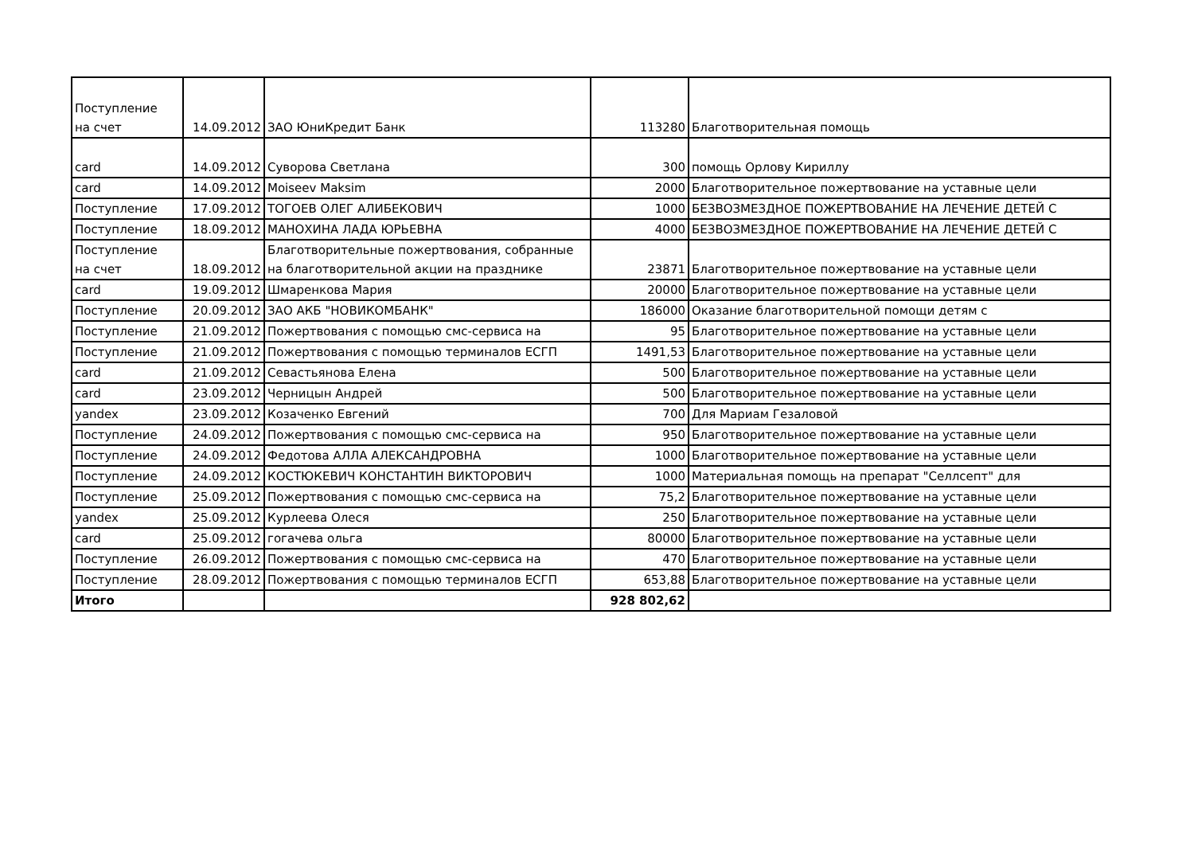| Поступление на счет | 14.09.2012 | ЗАО ЮниКредит Банк | 113280 | Благотворительная помощь |
| card | 14.09.2012 | Суворова Светлана | 300 | помощь Орлову Кириллу |
| card | 14.09.2012 | Moiseev Maksim | 2000 | Благотворительное пожертвование на уставные цели |
| Поступление | 17.09.2012 | ТОГОЕВ ОЛЕГ АЛИБЕКОВИЧ | 1000 | БЕЗВОЗМЕЗДНОЕ ПОЖЕРТВОВАНИЕ НА ЛЕЧЕНИЕ ДЕТЕЙ С |
| Поступление | 18.09.2012 | МАНОХИНА ЛАДА ЮРЬЕВНА | 4000 | БЕЗВОЗМЕЗДНОЕ ПОЖЕРТВОВАНИЕ НА ЛЕЧЕНИЕ ДЕТЕЙ С |
| Поступление на счет | 18.09.2012 | Благотворительные пожертвования, собранные на благотворительной акции на празднике | 23871 | Благотворительное пожертвование на уставные цели |
| card | 19.09.2012 | Шмаренкова Мария | 20000 | Благотворительное пожертвование на уставные цели |
| Поступление | 20.09.2012 | ЗАО АКБ "НОВИКОМБАНК" | 186000 | Оказание благотворительной помощи детям с |
| Поступление | 21.09.2012 | Пожертвования с помощью смс-сервиса на | 95 | Благотворительное пожертвование на уставные цели |
| Поступление | 21.09.2012 | Пожертвования с помощью терминалов ЕСГП | 1491,53 | Благотворительное пожертвование на уставные цели |
| card | 21.09.2012 | Севастьянова Елена | 500 | Благотворительное пожертвование на уставные цели |
| card | 23.09.2012 | Черницын Андрей | 500 | Благотворительное пожертвование на уставные цели |
| yandex | 23.09.2012 | Козаченко Евгений | 700 | Для Мариам Гезаловой |
| Поступление | 24.09.2012 | Пожертвования с помощью смс-сервиса на | 950 | Благотворительное пожертвование на уставные цели |
| Поступление | 24.09.2012 | Федотова АЛЛА АЛЕКСАНДРОВНА | 1000 | Благотворительное пожертвование на уставные цели |
| Поступление | 24.09.2012 | КОСТЮКЕВИЧ КОНСТАНТИН ВИКТОРОВИЧ | 1000 | Материальная помощь на препарат "Селлсепт" для |
| Поступление | 25.09.2012 | Пожертвования с помощью смс-сервиса на | 75,2 | Благотворительное пожертвование на уставные цели |
| yandex | 25.09.2012 | Курлеева Олеся | 250 | Благотворительное пожертвование на уставные цели |
| card | 25.09.2012 | гогачева ольга | 80000 | Благотворительное пожертвование на уставные цели |
| Поступление | 26.09.2012 | Пожертвования с помощью смс-сервиса на | 470 | Благотворительное пожертвование на уставные цели |
| Поступление | 28.09.2012 | Пожертвования с помощью терминалов ЕСГП | 653,88 | Благотворительное пожертвование на уставные цели |
| Итого | | | 928 802,62 | |